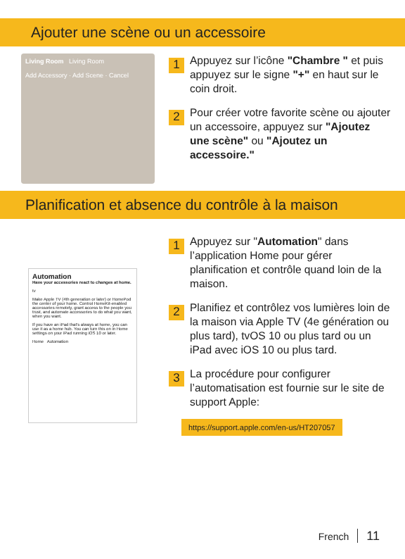Ajouter une scène ou un accessoire
Living Room Living Room
Add Accessory · Add Scene · Cancel
1
Appuyez sur l’icône "Chambre " et puis appuyez sur le signe "+" en haut sur le coin droit.
2
Pour créer votre favorite scène ou ajouter un accessoire, appuyez sur "Ajoutez une scène" ou "Ajoutez un accessoire."
Planification et absence du contrôle à la maison
Automation
Have your accessories react to changes at home.
tv
Make Apple TV (4th generation or later) or HomePod the center of your home. Control HomeKit-enabled accessories remotely, grant access to the people you trust, and automate accessories to do what you want, when you want.
If you have an iPad that's always at home, you can use it as a home hub. You can turn this on in Home settings on your iPad running iOS 10 or later.
Home Automation
1
Appuyez sur "Automation" dans l’application Home pour gérer planification et contrôle quand loin de la maison.
2
Planifiez et contrôlez vos lumières loin de la maison via Apple TV (4e génération ou plus tard), tvOS 10 ou plus tard ou un iPad avec iOS 10 ou plus tard.
3
La procédure pour configurer l’automatisation est fournie sur le site de support Apple:
https://support.apple.com/en-us/HT207057
French 11